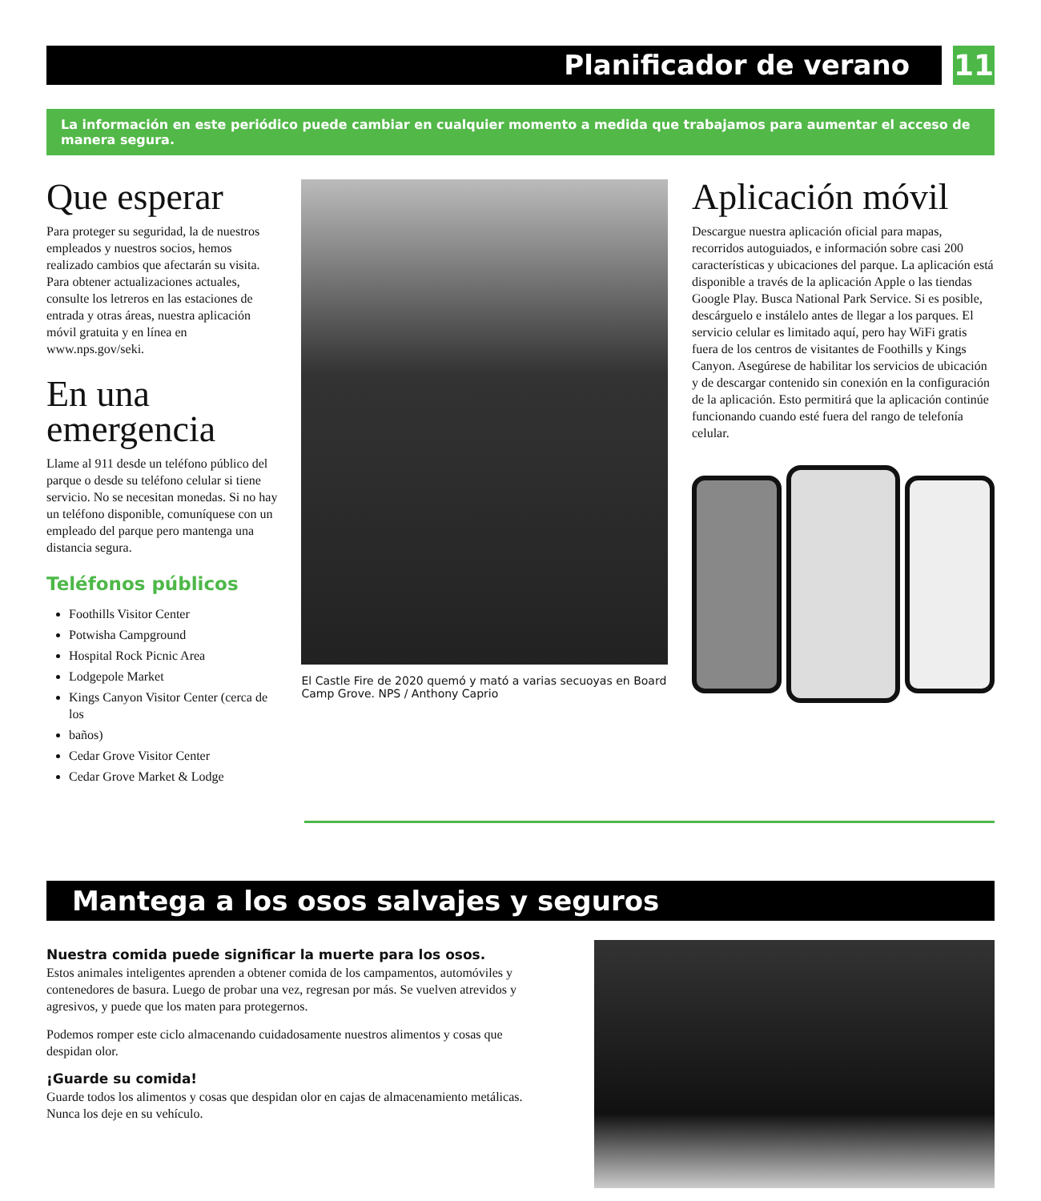Planificador de verano 11
La información en este periódico puede cambiar en cualquier momento a medida que trabajamos para aumentar el acceso de manera segura.
Que esperar
Para proteger su seguridad, la de nuestros empleados y nuestros socios, hemos realizado cambios que afectarán su visita. Para obtener actualizaciones actuales, consulte los letreros en las estaciones de entrada y otras áreas, nuestra aplicación móvil gratuita y en línea en www.nps.gov/seki.
En una emergencia
Llame al 911 desde un teléfono público del parque o desde su teléfono celular si tiene servicio. No se necesitan monedas. Si no hay un teléfono disponible, comuníquese con un empleado del parque pero mantenga una distancia segura.
Teléfonos públicos
Foothills Visitor Center
Potwisha Campground
Hospital Rock Picnic Area
Lodgepole Market
Kings Canyon Visitor Center (cerca de los
baños)
Cedar Grove Visitor Center
Cedar Grove Market & Lodge
El Castle Fire de 2020 quemó y mató a varias secuoyas en Board Camp Grove. NPS / Anthony Caprio
Aplicación móvil
Descargue nuestra aplicación oficial para mapas, recorridos autoguiados, e información sobre casi 200 características y ubicaciones del parque. La aplicación está disponible a través de la aplicación Apple o las tiendas Google Play. Busca National Park Service. Si es posible, descárguelo e instálelo antes de llegar a los parques. El servicio celular es limitado aquí, pero hay WiFi gratis fuera de los centros de visitantes de Foothills y Kings Canyon. Asegúrese de habilitar los servicios de ubicación y de descargar contenido sin conexión en la configuración de la aplicación. Esto permitirá que la aplicación continúe funcionando cuando esté fuera del rango de telefonía celular.
Mantega a los osos salvajes y seguros
Nuestra comida puede significar la muerte para los osos.
Estos animales inteligentes aprenden a obtener comida de los campamentos, automóviles y contenedores de basura. Luego de probar una vez, regresan por más. Se vuelven atrevidos y agresivos, y puede que los maten para protegernos.
Podemos romper este ciclo almacenando cuidadosamente nuestros alimentos y cosas que despidan olor.
¡Guarde su comida!
Guarde todos los alimentos y cosas que despidan olor en cajas de almacenamiento metálicas. Nunca los deje en su vehículo.